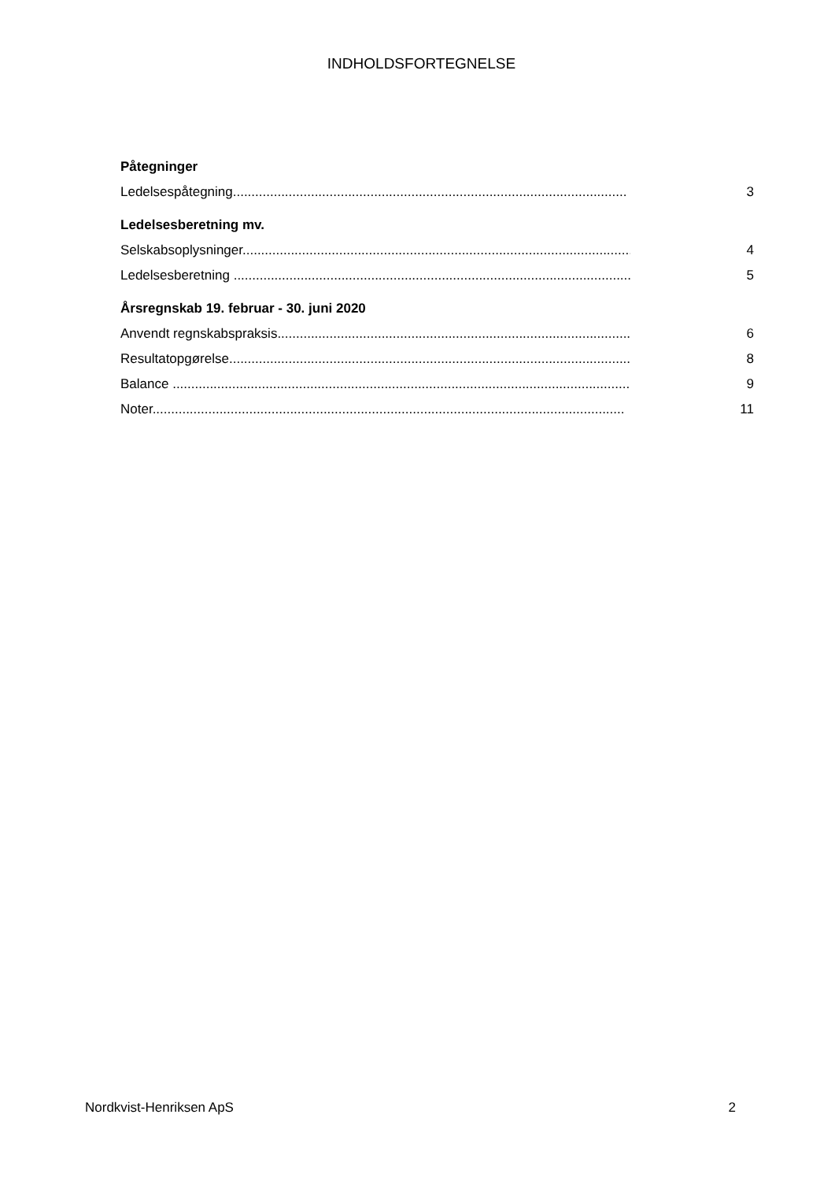INDHOLDSFORTEGNELSE
Påtegninger
Ledelsespåtegning.......................................................................................................... 3
Ledelsesberetning mv.
Selskabsoplysninger......................................................................................................... 4
Ledelsesberetning ........................................................................................................... 5
Årsregnskab 19. februar - 30. juni 2020
Anvendt regnskabspraksis................................................................................................. 6
Resultatopgørelse............................................................................................................. 8
Balance ........................................................................................................................... 9
Noter............................................................................................................................... 11
Nordkvist-Henriksen ApS 2